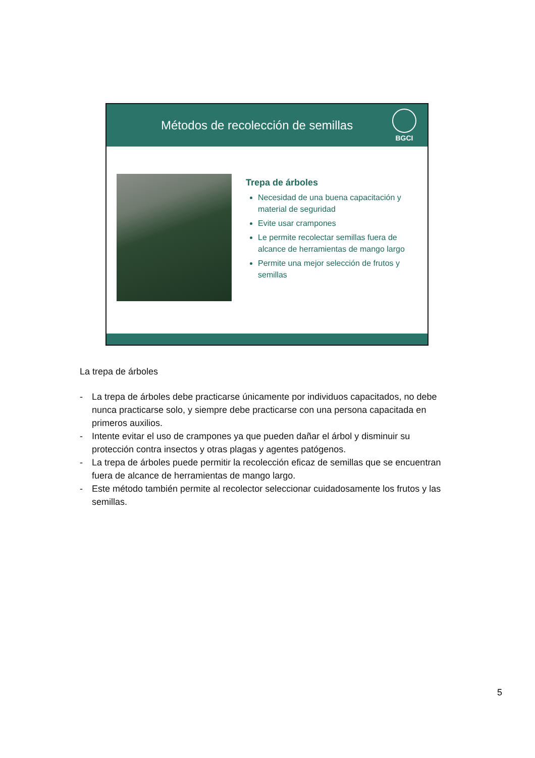Métodos de recolección de semillas
BGCI
Trepa de árboles
Necesidad de una buena capacitación y material de seguridad
Evite usar crampones
Le permite recolectar semillas fuera de alcance de herramientas de mango largo
Permite una mejor selección de frutos y semillas
La trepa de árboles
- La trepa de árboles debe practicarse únicamente por individuos capacitados, no debe nunca practicarse solo, y siempre debe practicarse con una persona capacitada en primeros auxilios.
- Intente evitar el uso de crampones ya que pueden dañar el árbol y disminuir su protección contra insectos y otras plagas y agentes patógenos.
- La trepa de árboles puede permitir la recolección eficaz de semillas que se encuentran fuera de alcance de herramientas de mango largo.
- Este método también permite al recolector seleccionar cuidadosamente los frutos y las semillas.
5